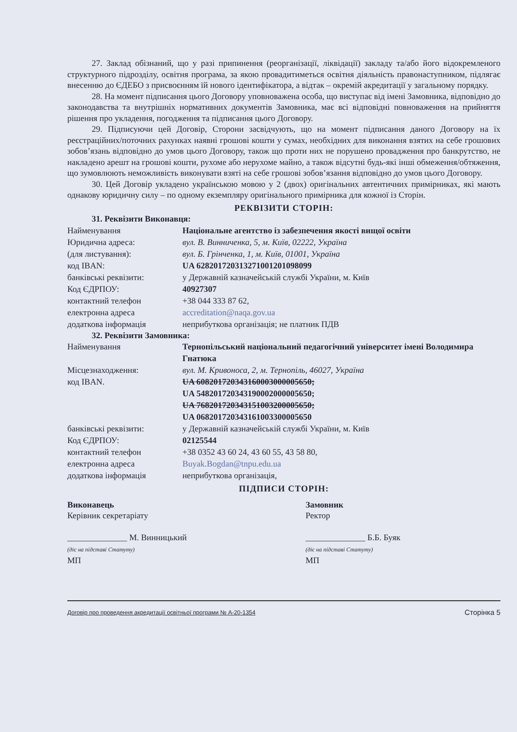27. Заклад обізнаний, що у разі припинення (реорганізації, ліквідації) закладу та/або його відокремленого структурного підрозділу, освітня програма, за якою провадитиметься освітня діяльність правонаступником, підлягає внесенню до ЄДЕБО з присвоєнням їй нового ідентифікатора, а відтак – окремій акредитації у загальному порядку.
28. На момент підписання цього Договору уповноважена особа, що виступає від імені Замовника, відповідно до законодавства та внутрішніх нормативних документів Замовника, має всі відповідні повноваження на прийняття рішення про укладення, погодження та підписання цього Договору.
29. Підписуючи цей Договір, Сторони засвідчують, що на момент підписання даного Договору на їх реєстраційних/поточних рахунках наявні грошові кошти у сумах, необхідних для виконання взятих на себе грошових зобов’язань відповідно до умов цього Договору, також що проти них не порушено провадження про банкрутство, не накладено арешт на грошові кошти, рухоме або нерухоме майно, а також відсутні будь-які інші обмеження/обтяження, що зумовлюють неможливість виконувати взяті на себе грошові зобов’язання відповідно до умов цього Договору.
30. Цей Договір укладено українською мовою у 2 (двох) оригінальних автентичних примірниках, які мають однакову юридичну силу – по одному екземпляру оригінального примірника для кожної із Сторін.
РЕКВІЗИТИ СТОРІН:
31. Реквізити Виконавця:
| Найменування | Національне агентство із забезпечення якості вищої освіти |
| Юридична адреса: | вул. В. Винниченка, 5, м. Київ, 02222, Україна |
| (для листування): | вул. Б. Грінченка, 1, м. Київ, 01001, Україна |
| код IBAN: | UA 628201720313271001201098099 |
| банківські реквізити: | у Державній казначейській службі України, м. Київ |
| Код ЄДРПОУ: | 40927307 |
| контактний телефон | +38 044 333 87 62, |
| електронна адреса | accreditation@naqa.gov.ua |
| додаткова інформація | неприбуткова організація; не платник ПДВ |
32. Реквізити Замовника:
| Найменування | Тернопільський національний педагогічний університет імені Володимира Гнатюка |
| Місцезнаходження: | вул. М. Кривоноса, 2, м. Тернопіль, 46027, Україна |
| код IBAN. | UA 608201720343160003000005650; UA 548201720343190002000005650; UA 768201720343151003200005650; UA 068201720343161003300005650 |
| банківські реквізити: | у Державній казначейській службі України, м. Київ |
| Код ЄДРПОУ: | 02125544 |
| контактний телефон | +38 0352 43 60 24, 43 60 55, 43 58 80, |
| електронна адреса | Buyak.Bogdan@tnpu.edu.ua |
| додаткова інформація | неприбуткова організація, |
ПІДПИСИ СТОРІН:
Виконавець
Керівник секретаріату
______________ М. Винницький
(діє на підставі Статуту)
МП
Замовник
Ректор
______________ Б.Б. Буяк
(діє на підставі Статуту)
МП
Договір про проведення акредитації освітньої програми № А-20-1354 Сторінка 5